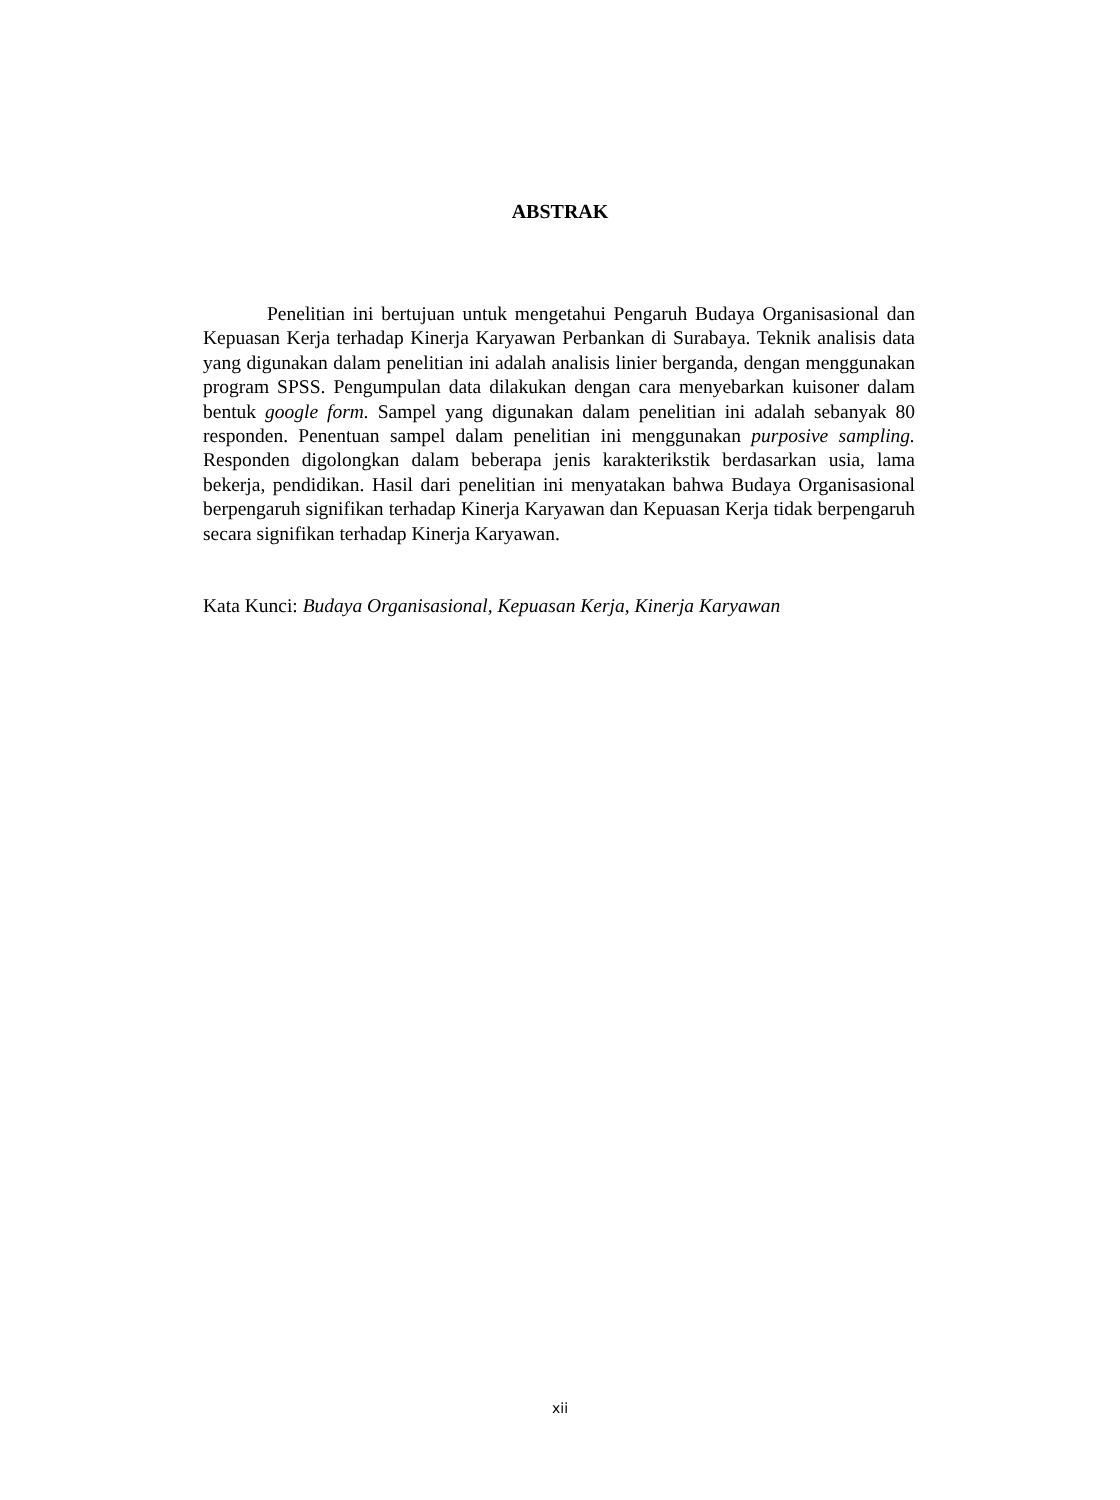ABSTRAK
Penelitian ini bertujuan untuk mengetahui Pengaruh Budaya Organisasional dan Kepuasan Kerja terhadap Kinerja Karyawan Perbankan di Surabaya. Teknik analisis data yang digunakan dalam penelitian ini adalah analisis linier berganda, dengan menggunakan program SPSS. Pengumpulan data dilakukan dengan cara menyebarkan kuisoner dalam bentuk google form. Sampel yang digunakan dalam penelitian ini adalah sebanyak 80 responden. Penentuan sampel dalam penelitian ini menggunakan purposive sampling. Responden digolongkan dalam beberapa jenis karakterikstik berdasarkan usia, lama bekerja, pendidikan. Hasil dari penelitian ini menyatakan bahwa Budaya Organisasional berpengaruh signifikan terhadap Kinerja Karyawan dan Kepuasan Kerja tidak berpengaruh secara signifikan terhadap Kinerja Karyawan.
Kata Kunci: Budaya Organisasional, Kepuasan Kerja, Kinerja Karyawan
xii